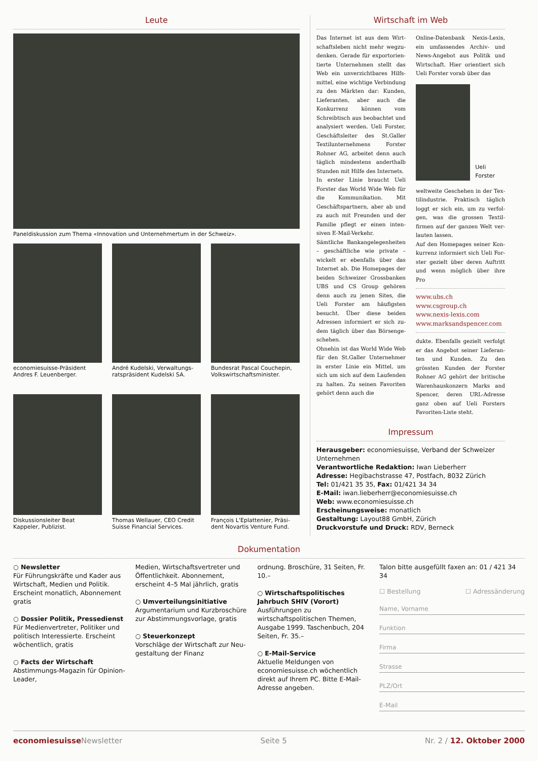Leute
Paneldiskussion zum Thema «Innovation und Unternehmertum in der Schweiz».
economiesuisse-Präsident Andres F. Leuenberger.
André Kudelski, Verwaltungs­ratspräsident Kudelski SA.
Bundesrat Pascal Couchepin, Volkswirtschaftsminister.
Diskussionsleiter Beat Kappeler, Publizist.
Thomas Wellauer, CEO Credit Suisse Financial Services.
François L'Eplattenier, Präsi­dent Novartis Venture Fund.
Wirtschaft im Web
Das Internet ist aus dem Wirt­schaftsleben nicht mehr wegzu­denken. Gerade für exportorien­tierte Unternehmen stellt das Web ein unverzichtbares Hilfs­mittel, eine wichtige Verbin­dung zu den Märkten dar: Kunden, Lieferanten, aber auch die Konkurrenz können vom Schreibtisch aus beobachtet und analysiert werden. Ueli Forster, Geschäftsleiter des St.Galler Textilunternehmens Forster Rohner AG, arbeitet denn auch täglich mindestens andert­halb Stunden mit Hilfe des In­ternets.
In erster Linie braucht Ueli Forster das World Wide Web für die Kommunikation. Mit Geschäftspartnern, aber ab und zu auch mit Freunden und der Familie pflegt er einen inten­siven E-Mail-Verkehr.
Sämtliche Bankangelegenheiten – geschäftliche wie private – wickelt er ebenfalls über das Internet ab. Die Homepages der beiden Schweizer Grossban­ken UBS und CS Group gehö­ren denn auch zu jenen Sites, die Ueli Forster am häufigsten besucht. Über diese beiden Adressen informiert er sich zu­dem täglich über das Börsenge­schehen.
Ohnehin ist das World Wide Web für den St.Galler Unter­nehmer in erster Linie ein Mit­tel, um sich um sich auf dem Laufenden zu halten. Zu seinen Favoriten gehört denn auch die
Online-Datenbank Nexis-Lexis, ein umfassendes Archiv- und News-Angebot aus Politik und Wirtschaft. Hier orientiert sich Ueli Forster vorab über das
Ueli Forster
weltweite Geschehen in der Tex­tilindustrie. Praktisch täglich loggt er sich ein, um zu verfol­gen, was die grossen Textil­firmen auf der ganzen Welt ver­lauten lassen.
Auf den Homepages seiner Kon­kurrenz informiert sich Ueli For­ster gezielt über deren Auftritt und wenn möglich über ihre Pro­
www.ubs.ch
www.csgroup.ch
www.nexis-lexis.com
www.marksandspencer.com
dukte. Ebenfalls gezielt verfolgt er das Angebot seiner Lieferan­ten und Kunden. Zu den grössten Kunden der Forster Rohner AG gehört der britische Warenhaus­konzern Marks and Spencer, deren URL-Adresse ganz oben auf Ueli Forsters Favoriten-Liste steht.
Impressum
Herausgeber: economiesuisse, Verband der Schweizer Unternehmen
Verantwortliche Redaktion: Iwan Lieberherr
Adresse: Hegibachstrasse 47, Postfach, 8032 Zürich
Tel: 01/421 35 35, Fax: 01/421 34 34
E-Mail: iwan.lieberherr@economiesuisse.ch
Web: www.economiesuisse.ch
Erscheinungsweise: monatlich
Gestaltung: Layout88 GmbH, Zürich
Druckvorstufe und Druck: RDV, Berneck
Dokumentation
○ Newsletter
Für Führungskräfte und Kader aus Wirtschaft, Medien und Politik. Erscheint monatlich, Abonnement gratis
○ Dossier Politik, Pressedienst
Für Medienvertreter, Politiker und politisch Interessierte. Erscheint wöchentlich, gratis
○ Facts der Wirtschaft
Abstimmungs-Magazin für Opinion-Leader,
Medien, Wirtschafts­vertreter und Öffentlichkeit. Abon­nement, erscheint 4–5 Mal jährlich, gratis
○ Umverteilungs­initiative
Argumentarium und Kurzbroschüre zur Abstimmungsvorlage, gratis
○ Steuerkonzept
Vorschläge der Wirt­schaft zur Neu­gestaltung der Finanz­
ordnung. Broschüre, 31 Seiten, Fr. 10.–
○ Wirtschaftspolitisches Jahrbuch SHIV (Vorort)
Ausführungen zu wirtschaftspolitischen Themen, Ausgabe 1999. Taschenbuch, 204 Seiten, Fr. 35.–
○ E-Mail-Service
Aktuelle Meldungen von economiesuisse.ch wöchentlich direkt auf Ihrem PC. Bitte E-Mail-Adresse angeben.
Talon bitte ausgefüllt faxen an: 01 / 421 34 34
☐ Bestellung ☐ Adressänderung
Name, Vorname
Funktion
Firma
Strasse
PLZ/Ort
E-Mail
economiesuisse Newsletter Seite 5 Nr. 2 / 12. Oktober 2000